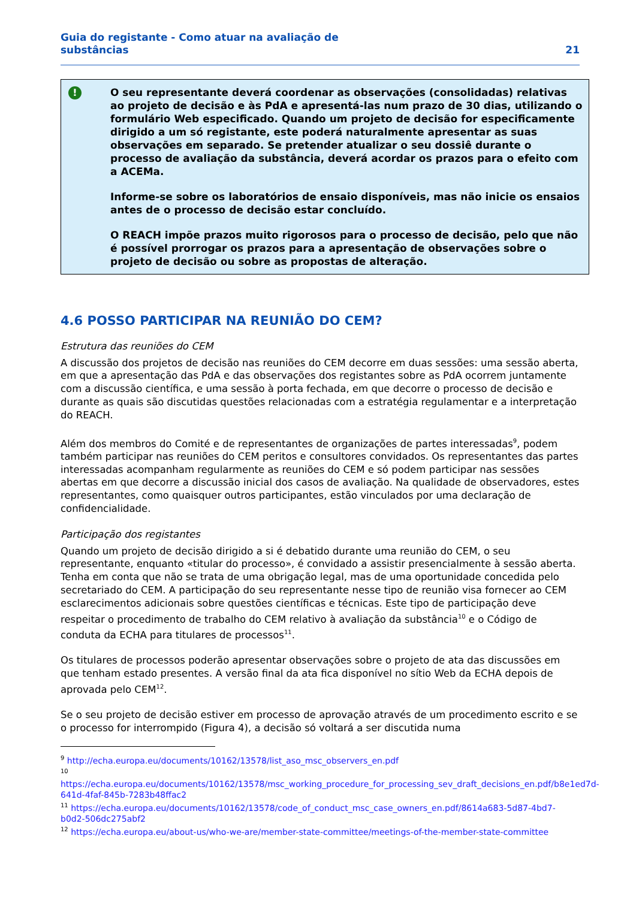Guia do registante - Como atuar na avaliação de
substâncias
21
!
O seu representante deverá coordenar as observações (consolidadas) relativas ao projeto de decisão e às PdA e apresentá-las num prazo de 30 dias, utilizando o formulário Web especificado. Quando um projeto de decisão for especificamente dirigido a um só registante, este poderá naturalmente apresentar as suas observações em separado. Se pretender atualizar o seu dossiê durante o processo de avaliação da substância, deverá acordar os prazos para o efeito com a ACEMa.
Informe-se sobre os laboratórios de ensaio disponíveis, mas não inicie os ensaios antes de o processo de decisão estar concluído.
O REACH impõe prazos muito rigorosos para o processo de decisão, pelo que não é possível prorrogar os prazos para a apresentação de observações sobre o projeto de decisão ou sobre as propostas de alteração.
4.6 POSSO PARTICIPAR NA REUNIÃO DO CEM?
Estrutura das reuniões do CEM
A discussão dos projetos de decisão nas reuniões do CEM decorre em duas sessões: uma sessão aberta, em que a apresentação das PdA e das observações dos registantes sobre as PdA ocorrem juntamente com a discussão científica, e uma sessão à porta fechada, em que decorre o processo de decisão e durante as quais são discutidas questões relacionadas com a estratégia regulamentar e a interpretação do REACH.
Além dos membros do Comité e de representantes de organizações de partes interessadas<sup>9</sup>, podem também participar nas reuniões do CEM peritos e consultores convidados. Os representantes das partes interessadas acompanham regularmente as reuniões do CEM e só podem participar nas sessões abertas em que decorre a discussão inicial dos casos de avaliação. Na qualidade de observadores, estes representantes, como quaisquer outros participantes, estão vinculados por uma declaração de confidencialidade.
Participação dos registantes
Quando um projeto de decisão dirigido a si é debatido durante uma reunião do CEM, o seu representante, enquanto «titular do processo», é convidado a assistir presencialmente à sessão aberta. Tenha em conta que não se trata de uma obrigação legal, mas de uma oportunidade concedida pelo secretariado do CEM. A participação do seu representante nesse tipo de reunião visa fornecer ao CEM esclarecimentos adicionais sobre questões científicas e técnicas. Este tipo de participação deve respeitar o procedimento de trabalho do CEM relativo à avaliação da substância<sup>10</sup> e o Código de conduta da ECHA para titulares de processos<sup>11</sup>.
Os titulares de processos poderão apresentar observações sobre o projeto de ata das discussões em que tenham estado presentes. A versão final da ata fica disponível no sítio Web da ECHA depois de aprovada pelo CEM<sup>12</sup>.
Se o seu projeto de decisão estiver em processo de aprovação através de um procedimento escrito e se o processo for interrompido (Figura 4), a decisão só voltará a ser discutida numa
<sup>9</sup> http://echa.europa.eu/documents/10162/13578/list_aso_msc_observers_en.pdf
<sup>10</sup>
https://echa.europa.eu/documents/10162/13578/msc_working_procedure_for_processing_sev_draft_decisions_en.pdf/b8e1ed7d-641d-4faf-845b-7283b48ffac2
<sup>11</sup> https://echa.europa.eu/documents/10162/13578/code_of_conduct_msc_case_owners_en.pdf/8614a683-5d87-4bd7-b0d2-506dc275abf2
<sup>12</sup> https://echa.europa.eu/about-us/who-we-are/member-state-committee/meetings-of-the-member-state-committee